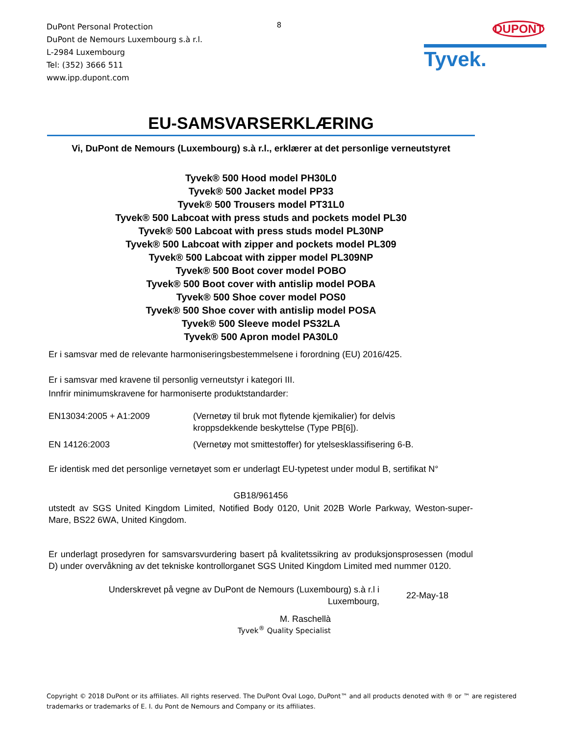DuPont Personal Protection
DuPont de Nemours Luxembourg s.à r.l.
L-2984 Luxembourg
Tel: (352) 3666 511
www.ipp.dupont.com
8
DUPONT
Tyvek.
EU-SAMSVARSERKLÆRING
Vi, DuPont de Nemours (Luxembourg) s.à r.l., erklærer at det personlige verneutstyret
Tyvek® 500 Hood model PH30L0
Tyvek® 500 Jacket model PP33
Tyvek® 500 Trousers model PT31L0
Tyvek® 500 Labcoat with press studs and pockets model PL30
Tyvek® 500 Labcoat with press studs model PL30NP
Tyvek® 500 Labcoat with zipper and pockets model PL309
Tyvek® 500 Labcoat with zipper model PL309NP
Tyvek® 500 Boot cover model POBO
Tyvek® 500 Boot cover with antislip model POBA
Tyvek® 500 Shoe cover model POS0
Tyvek® 500 Shoe cover with antislip model POSA
Tyvek® 500 Sleeve model PS32LA
Tyvek® 500 Apron model PA30L0
Er i samsvar med de relevante harmoniseringsbestemmelsene i forordning (EU) 2016/425.
Er i samsvar med kravene til personlig verneutstyr i kategori III.
Innfrir minimumskravene for harmoniserte produktstandarder:
EN13034:2005 + A1:2009 (Vernetøy til bruk mot flytende kjemikalier) for delvis
kroppsdekkende beskyttelse (Type PB[6]).
EN 14126:2003 (Vernetøy mot smittestoffer) for ytelsesklassifisering 6-B.
Er identisk med det personlige vernetøyet som er underlagt EU-typetest under modul B, sertifikat N°
GB18/961456
utstedt av SGS United Kingdom Limited, Notified Body 0120, Unit 202B Worle Parkway, Weston-super-Mare, BS22 6WA, United Kingdom.
Er underlagt prosedyren for samsvarsvurdering basert på kvalitetssikring av produksjonsprosessen (modul D) under overvåkning av det tekniske kontrollorganet SGS United Kingdom Limited med nummer 0120.
Underskrevet på vegne av DuPont de Nemours (Luxembourg) s.à r.l i
Luxembourg,
22-May-18
M. Raschellà
Tyvek<sup>®</sup> Quality Specialist
Copyright © 2018 DuPont or its affiliates. All rights reserved. The DuPont Oval Logo, DuPont™ and all products denoted with ® or ™ are registered trademarks or trademarks of E. I. du Pont de Nemours and Company or its affiliates.